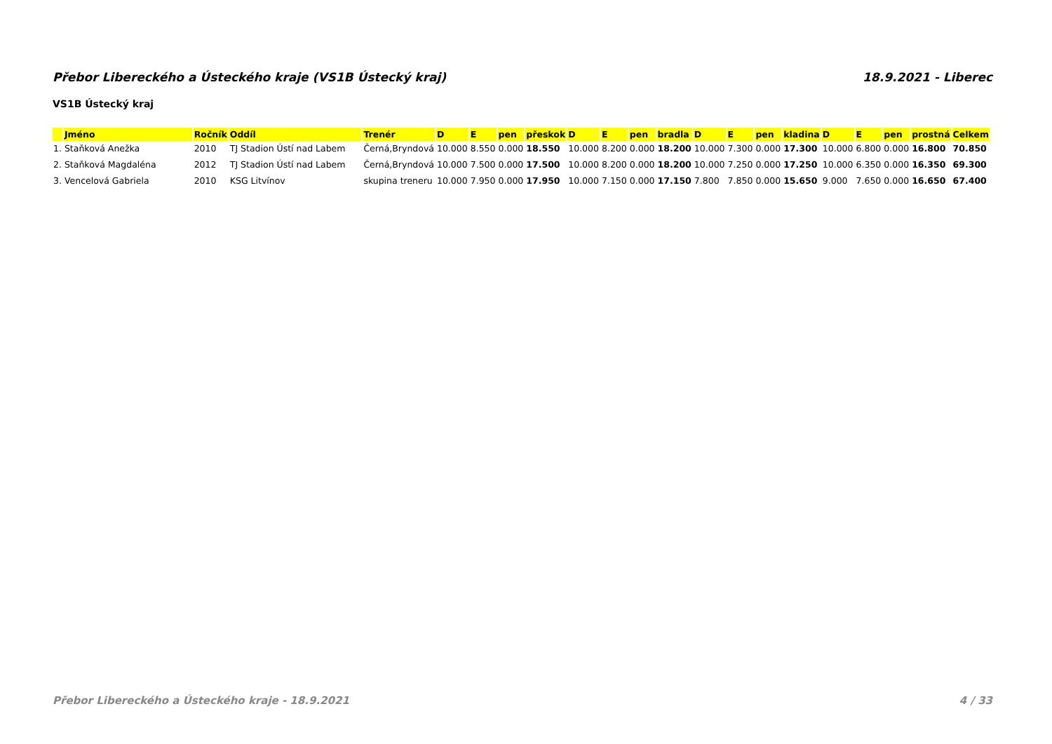Přebor Libereckého a Ústeckého kraje (VS1B Ústecký kraj) 18.9.2021 - Liberec
VS1B Ústecký kraj
| | Jméno | Ročník | Oddíl | Trenér | D | E | pen | přeskok | D | E | pen | bradla | D | E | pen | kladina | D | E | pen | prostná | Celkem |
| --- | --- | --- | --- | --- | --- | --- | --- | --- | --- | --- | --- | --- | --- | --- | --- | --- | --- | --- | --- | --- | --- |
| 1. | Staňková Anežka | 2010 | TJ Stadion Ústí nad Labem | Černá,Bryndová | 10.000 | 8.550 | 0.000 | 18.550 | 10.000 | 8.200 | 0.000 | 18.200 | 10.000 | 7.300 | 0.000 | 17.300 | 10.000 | 6.800 | 0.000 | 16.800 | 70.850 |
| 2. | Staňková Magdaléna | 2012 | TJ Stadion Ústí nad Labem | Černá,Bryndová | 10.000 | 7.500 | 0.000 | 17.500 | 10.000 | 8.200 | 0.000 | 18.200 | 10.000 | 7.250 | 0.000 | 17.250 | 10.000 | 6.350 | 0.000 | 16.350 | 69.300 |
| 3. | Vencelová Gabriela | 2010 | KSG Litvínov | skupina treneru | 10.000 | 7.950 | 0.000 | 17.950 | 10.000 | 7.150 | 0.000 | 17.150 | 7.800 | 7.850 | 0.000 | 15.650 | 9.000 | 7.650 | 0.000 | 16.650 | 67.400 |
Přebor Libereckého a Ústeckého kraje - 18.9.2021 4 / 33